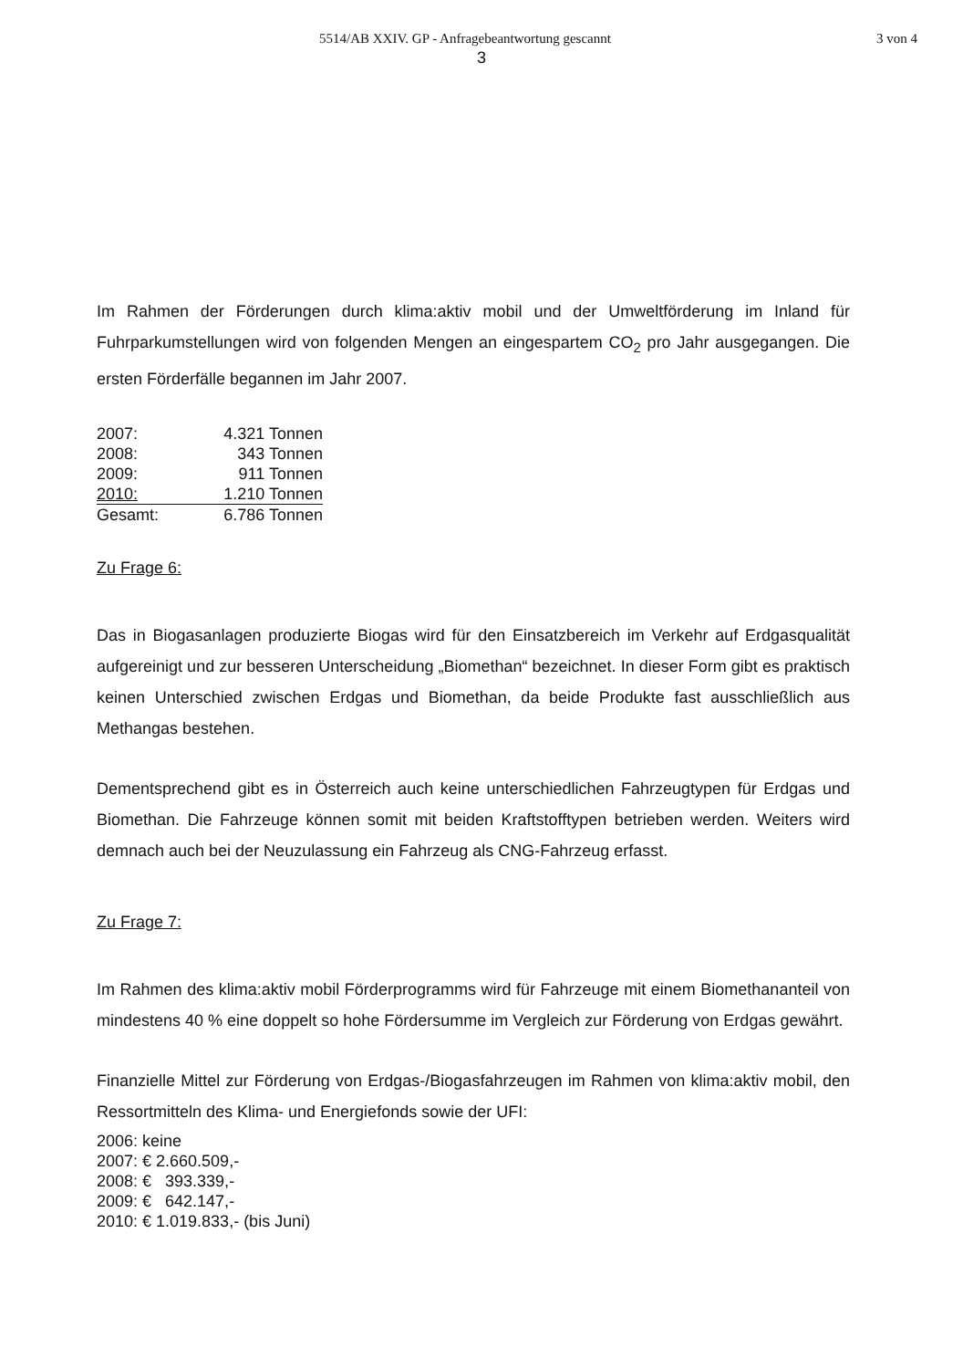5514/AB XXIV. GP - Anfragebeantwortung gescannt 3 von 4
3
Im Rahmen der Förderungen durch klima:aktiv mobil und der Umweltförderung im Inland für Fuhrparkumstellungen wird von folgenden Mengen an eingespartem CO<sub>2</sub> pro Jahr ausgegangen. Die ersten Förderfälle begannen im Jahr 2007.
| 2007: | 4.321 Tonnen |
| 2008: | 343 Tonnen |
| 2009: | 911 Tonnen |
| 2010: | 1.210 Tonnen |
| Gesamt: | 6.786 Tonnen |
Zu Frage 6:
Das in Biogasanlagen produzierte Biogas wird für den Einsatzbereich im Verkehr auf Erdgasqualität aufgereinigt und zur besseren Unterscheidung „Biomethan“ bezeichnet. In dieser Form gibt es praktisch keinen Unterschied zwischen Erdgas und Biomethan, da beide Produkte fast ausschließlich aus Methangas bestehen.
Dementsprechend gibt es in Österreich auch keine unterschiedlichen Fahrzeugtypen für Erdgas und Biomethan. Die Fahrzeuge können somit mit beiden Kraftstofftypen betrieben werden. Weiters wird demnach auch bei der Neuzulassung ein Fahrzeug als CNG-Fahrzeug erfasst.
Zu Frage 7:
Im Rahmen des klima:aktiv mobil Förderprogramms wird für Fahrzeuge mit einem Biomethananteil von mindestens 40 % eine doppelt so hohe Fördersumme im Vergleich zur Förderung von Erdgas gewährt.
Finanzielle Mittel zur Förderung von Erdgas-/Biogasfahrzeugen im Rahmen von klima:aktiv mobil, den Ressortmitteln des Klima- und Energiefonds sowie der UFI:
2006: keine
2007: € 2.660.509,-
2008: € 393.339,-
2009: € 642.147,-
2010: € 1.019.833,- (bis Juni)